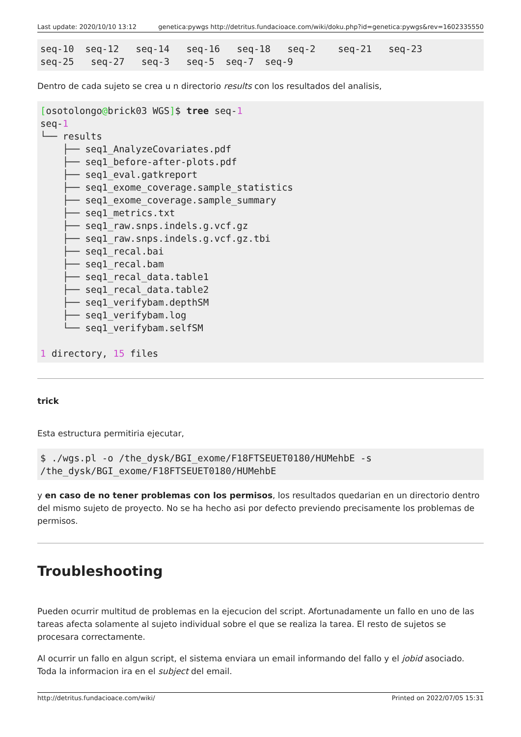Last update: 2020/10/10 13:12 genetica:pywgs http://detritus.fundacioace.com/wiki/doku.php?id=genetica:pywgs&rev=1602335550
seq-10  seq-12   seq-14   seq-16   seq-18   seq-2    seq-21   seq-23
seq-25   seq-27   seq-3   seq-5  seq-7  seq-9
Dentro de cada sujeto se crea u n directorio results con los resultados del analisis,
[osotolongo@brick03 WGS]$ tree seq-1
seq-1
└── results
    ├── seq1_AnalyzeCovariates.pdf
    ├── seq1_before-after-plots.pdf
    ├── seq1_eval.gatkreport
    ├── seq1_exome_coverage.sample_statistics
    ├── seq1_exome_coverage.sample_summary
    ├── seq1_metrics.txt
    ├── seq1_raw.snps.indels.g.vcf.gz
    ├── seq1_raw.snps.indels.g.vcf.gz.tbi
    ├── seq1_recal.bai
    ├── seq1_recal.bam
    ├── seq1_recal_data.table1
    ├── seq1_recal_data.table2
    ├── seq1_verifybam.depthSM
    ├── seq1_verifybam.log
    └── seq1_verifybam.selfSM

1 directory, 15 files
trick
Esta estructura permitiria ejecutar,
$ ./wgs.pl -o /the_dysk/BGI_exome/F18FTSEUET0180/HUMehbE -s
/the_dysk/BGI_exome/F18FTSEUET0180/HUMehbE
y en caso de no tener problemas con los permisos, los resultados quedarian en un directorio dentro del mismo sujeto de proyecto. No se ha hecho asi por defecto previendo precisamente los problemas de permisos.
Troubleshooting
Pueden ocurrir multitud de problemas en la ejecucion del script. Afortunadamente un fallo en uno de las tareas afecta solamente al sujeto individual sobre el que se realiza la tarea. El resto de sujetos se procesara correctamente.
Al ocurrir un fallo en algun script, el sistema enviara un email informando del fallo y el jobid asociado. Toda la informacion ira en el subject del email.
http://detritus.fundacioace.com/wiki/ Printed on 2022/07/05 15:31